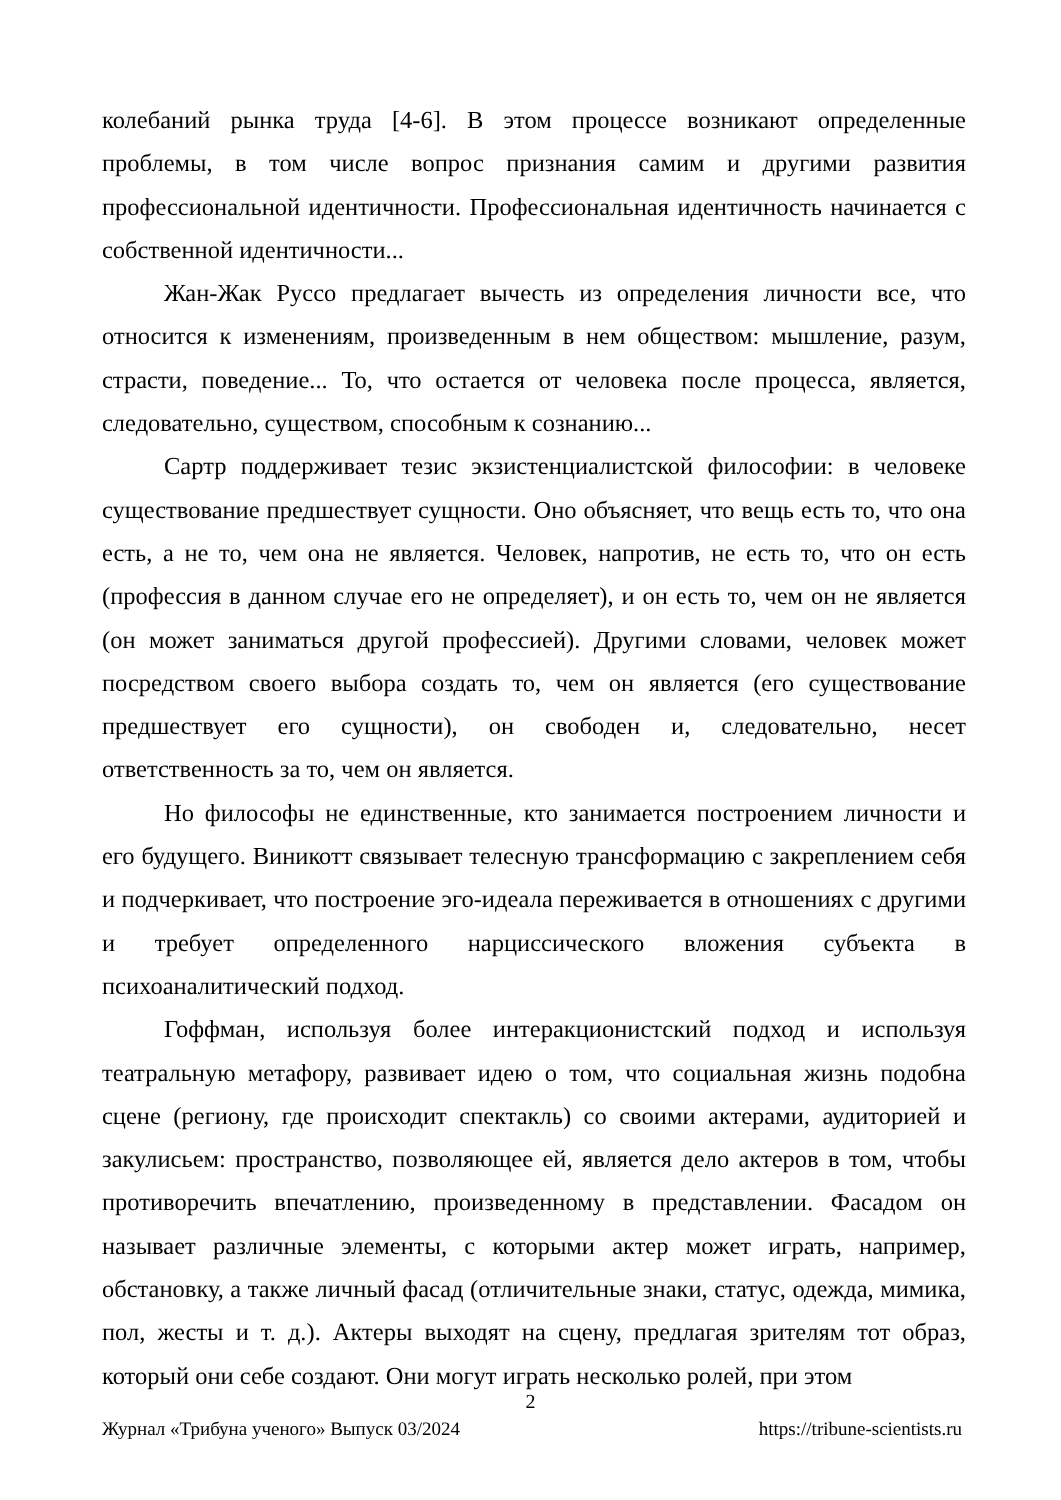колебаний рынка труда [4-6]. В этом процессе возникают определенные проблемы, в том числе вопрос признания самим и другими развития профессиональной идентичности. Профессиональная идентичность начинается с собственной идентичности...
Жан-Жак Руссо предлагает вычесть из определения личности все, что относится к изменениям, произведенным в нем обществом: мышление, разум, страсти, поведение... То, что остается от человека после процесса, является, следовательно, существом, способным к сознанию...
Сартр поддерживает тезис экзистенциалистской философии: в человеке существование предшествует сущности. Оно объясняет, что вещь есть то, что она есть, а не то, чем она не является. Человек, напротив, не есть то, что он есть (профессия в данном случае его не определяет), и он есть то, чем он не является (он может заниматься другой профессией). Другими словами, человек может посредством своего выбора создать то, чем он является (его существование предшествует его сущности), он свободен и, следовательно, несет ответственность за то, чем он является.
Но философы не единственные, кто занимается построением личности и его будущего. Виникотт связывает телесную трансформацию с закреплением себя и подчеркивает, что построение эго-идеала переживается в отношениях с другими и требует определенного нарциссического вложения субъекта в психоаналитический подход.
Гоффман, используя более интеракционистский подход и используя театральную метафору, развивает идею о том, что социальная жизнь подобна сцене (региону, где происходит спектакль) со своими актерами, аудиторией и закулисьем: пространство, позволяющее ей, является дело актеров в том, чтобы противоречить впечатлению, произведенному в представлении. Фасадом он называет различные элементы, с которыми актер может играть, например, обстановку, а также личный фасад (отличительные знаки, статус, одежда, мимика, пол, жесты и т. д.). Актеры выходят на сцену, предлагая зрителям тот образ, который они себе создают. Они могут играть несколько ролей, при этом
2
Журнал «Трибуна ученого» Выпуск 03/2024 https://tribune-scientists.ru